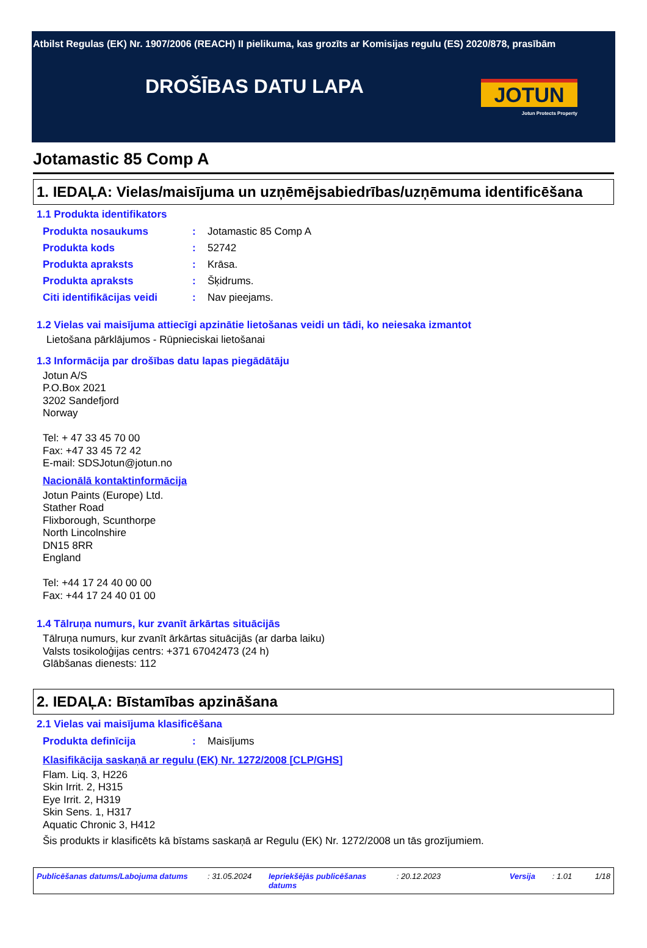Atbilst Regulas (EK) Nr. 1907/2006 (REACH) II pielikuma, kas grozīts ar Komisijas regulu (ES) 2020/878, prasībām
DROŠĪBAS DATU LAPA
JOTUN
Jotun Protects Property
Jotamastic 85 Comp A
1. IEDAĻA: Vielas/maisījuma un uzņēmējsabiedrības/uzņēmuma identificēšana
1.1 Produkta identifikators
Produkta nosaukums: Jotamastic 85 Comp A
Produkta kods: 52742
Produkta apraksts: Krāsa.
Produkta apraksts: Šķidrums.
Citi identifikācijas veidi: Nav pieejams.
1.2 Vielas vai maisījuma attiecīgi apzinātie lietošanas veidi un tādi, ko neiesaka izmantot
Lietošana pārklājumos - Rūpnieciskai lietošanai
1.3 Informācija par drošības datu lapas piegādātāju
Jotun A/S
P.O.Box 2021
3202 Sandefjord
Norway
Tel: + 47 33 45 70 00
Fax: +47 33 45 72 42
E-mail: SDSJotun@jotun.no
Nacionālā kontaktinformācija
Jotun Paints (Europe) Ltd.
Stather Road
Flixborough, Scunthorpe
North Lincolnshire
DN15 8RR
England
Tel: +44 17 24 40 00 00
Fax: +44 17 24 40 01 00
1.4 Tālruņa numurs, kur zvanīt ārkārtas situācijās
Tālruņa numurs, kur zvanīt ārkārtas situācijās (ar darba laiku)
Valsts tosikoloģijas centrs: +371 67042473 (24 h)
Glābšanas dienests: 112
2. IEDAĻA: Bīstamības apzināšana
2.1 Vielas vai maisījuma klasificēšana
Produkta definīcija: Maisījums
Klasifikācija saskaņā ar regulu (EK) Nr. 1272/2008 [CLP/GHS]
Flam. Liq. 3, H226
Skin Irrit. 2, H315
Eye Irrit. 2, H319
Skin Sens. 1, H317
Aquatic Chronic 3, H412
Šis produkts ir klasificēts kā bīstams saskaņā ar Regulu (EK) Nr. 1272/2008 un tās grozījumiem.
Publicēšanas datums/Labojuma datums: 31.05.2024 Iepriekšējās publicēšanas datums: 20.12.2023 Versija: 1.01 1/18